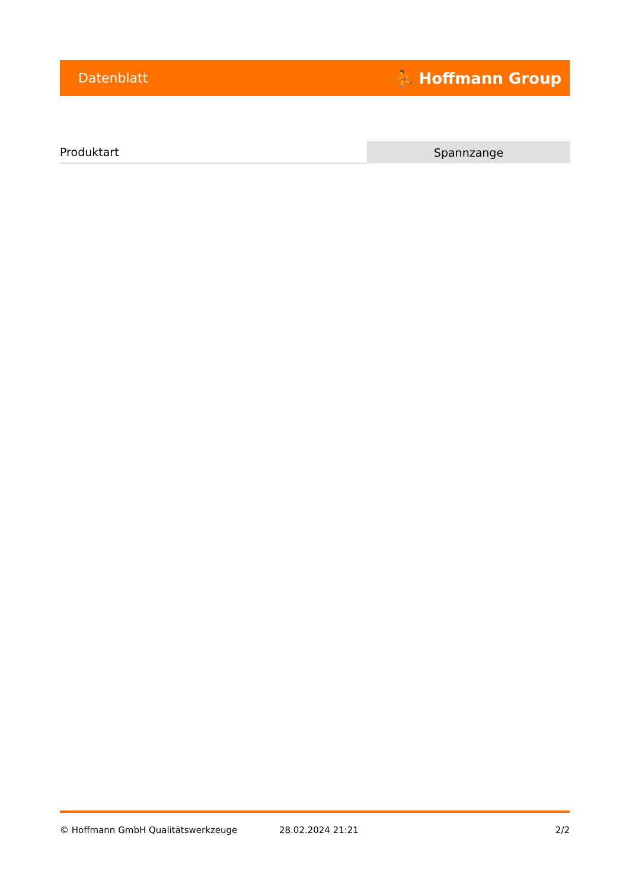Datenblatt ⛹ Hoffmann Group
| Produktart | Spannzange |
© Hoffmann GmbH Qualitätswerkzeuge 28.02.2024 21:21 2/2